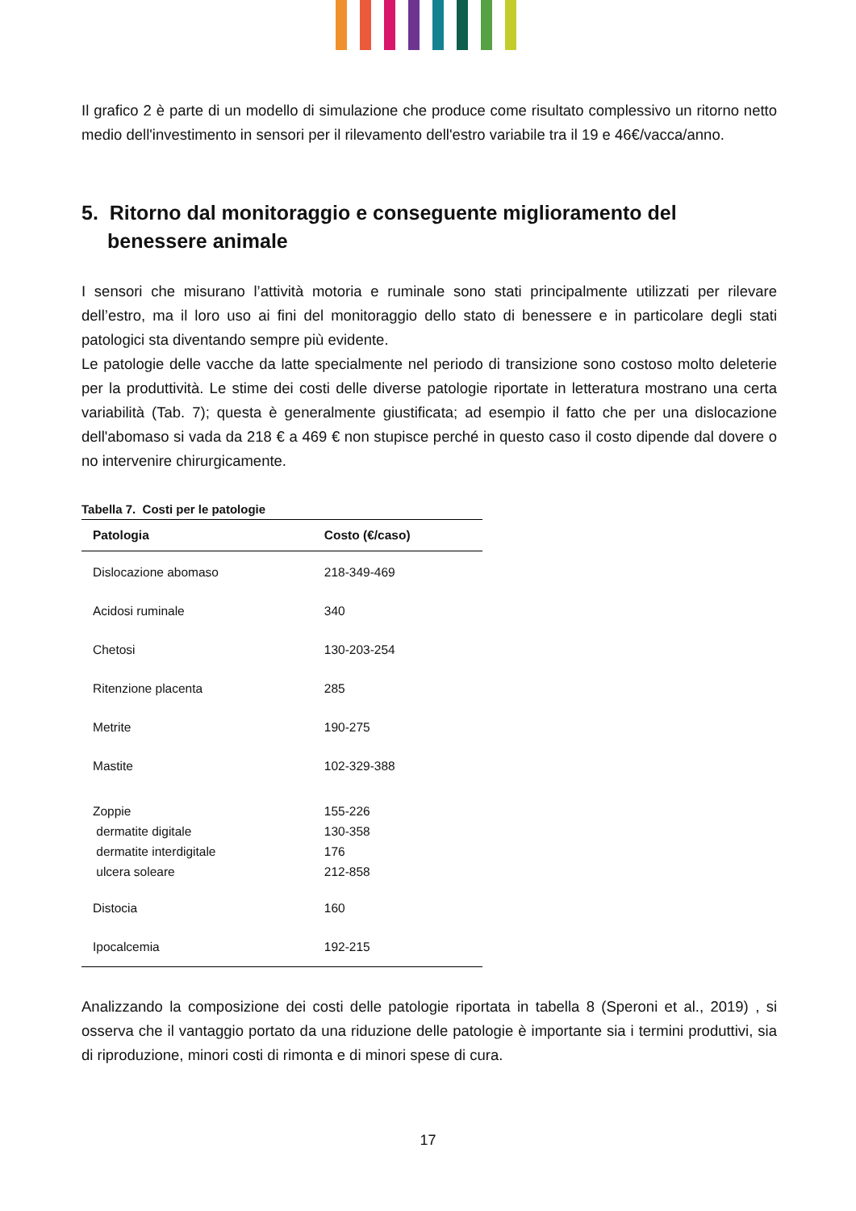Il grafico 2 è parte di un modello di simulazione che produce come risultato complessivo un ritorno netto medio dell'investimento in sensori per il rilevamento dell'estro variabile tra il 19 e 46€/vacca/anno.
5. Ritorno dal monitoraggio e conseguente miglioramento del benessere animale
I sensori che misurano l’attività motoria e ruminale sono stati principalmente utilizzati per rilevare dell’estro, ma il loro uso ai fini del monitoraggio dello stato di benessere e in particolare degli stati patologici sta diventando sempre più evidente.
Le patologie delle vacche da latte specialmente nel periodo di transizione sono costoso molto deleterie per la produttività. Le stime dei costi delle diverse patologie riportate in letteratura mostrano una certa variabilità (Tab. 7); questa è generalmente giustificata; ad esempio il fatto che per una dislocazione dell'abomaso si vada da 218 € a 469 € non stupisce perché in questo caso il costo dipende dal dovere o no intervenire chirurgicamente.
Tabella 7. Costi per le patologie
| Patologia | Costo (€/caso) |
| --- | --- |
| Dislocazione abomaso | 218-349-469 |
| Acidosi ruminale | 340 |
| Chetosi | 130-203-254 |
| Ritenzione placenta | 285 |
| Metrite | 190-275 |
| Mastite | 102-329-388 |
| Zoppie dermatite digitale dermatite interdigitale ulcera soleare | 155-226 130-358 176 212-858 |
| Distocia | 160 |
| Ipocalcemia | 192-215 |
Analizzando la composizione dei costi delle patologie riportata in tabella 8 (Speroni et al., 2019) , si osserva che il vantaggio portato da una riduzione delle patologie è importante sia i termini produttivi, sia di riproduzione, minori costi di rimonta e di minori spese di cura.
17